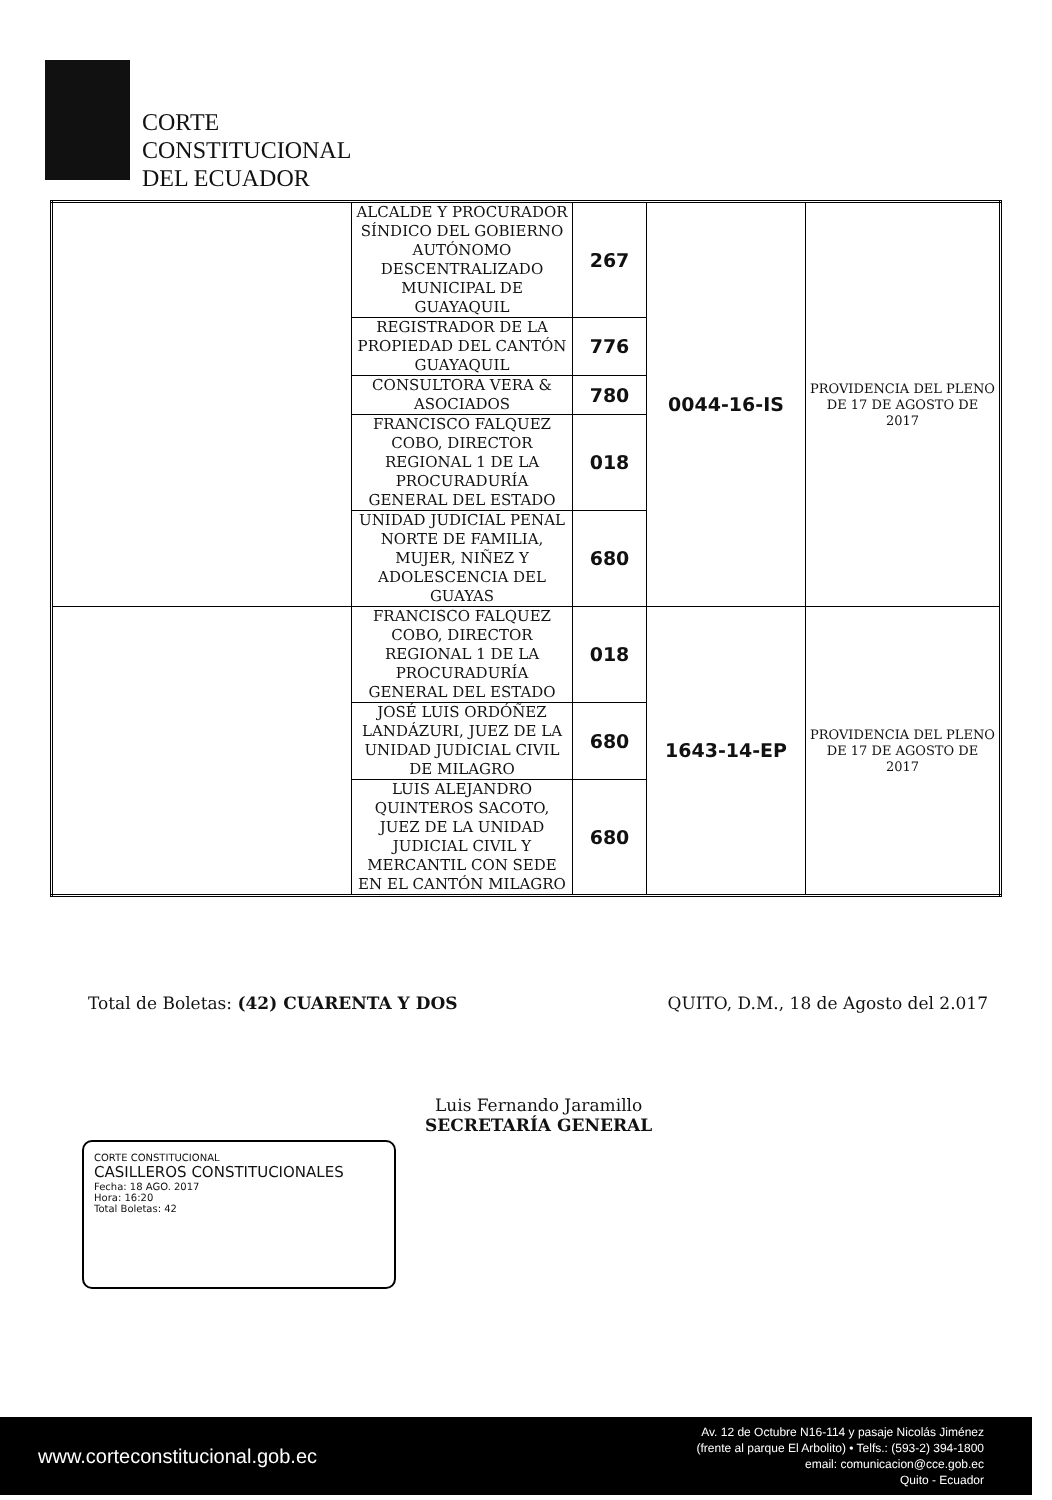CORTE
CONSTITUCIONAL
DEL ECUADOR
| | ALCALDE Y PROCURADOR SÍNDICO DEL GOBIERNO AUTÓNOMO DESCENTRALIZADO MUNICIPAL DE GUAYAQUIL | 267 | 0044-16-IS | PROVIDENCIA DEL PLENO DE 17 DE AGOSTO DE 2017 |
| | REGISTRADOR DE LA PROPIEDAD DEL CANTÓN GUAYAQUIL | 776 | | |
| | CONSULTORA VERA & ASOCIADOS | 780 | | |
| | FRANCISCO FALQUEZ COBO, DIRECTOR REGIONAL 1 DE LA PROCURADURÍA GENERAL DEL ESTADO | 018 | | |
| | UNIDAD JUDICIAL PENAL NORTE DE FAMILIA, MUJER, NIÑEZ Y ADOLESCENCIA DEL GUAYAS | 680 | | |
| | FRANCISCO FALQUEZ COBO, DIRECTOR REGIONAL 1 DE LA PROCURADURÍA GENERAL DEL ESTADO | 018 | 1643-14-EP | PROVIDENCIA DEL PLENO DE 17 DE AGOSTO DE 2017 |
| | JOSÉ LUIS ORDÓÑEZ LANDÁZURI, JUEZ DE LA UNIDAD JUDICIAL CIVIL DE MILAGRO | 680 | | |
| | LUIS ALEJANDRO QUINTEROS SACOTO, JUEZ DE LA UNIDAD JUDICIAL CIVIL Y MERCANTIL CON SEDE EN EL CANTÓN MILAGRO | 680 | | |
Total de Boletas: (42) CUARENTA Y DOS QUITO, D.M., 18 de Agosto del 2.017
Luis Fernando Jaramillo
SECRETARÍA GENERAL
CORTE CONSTITUCIONAL
CASILLEROS CONSTITUCIONALES
Fecha: 18 AGO. 2017
Hora: 16:20
Total Boletas: 42
www.corteconstitucional.gob.ec Av. 12 de Octubre N16-114 y pasaje Nicolás Jiménez
(frente al parque El Arbolito) • Telfs.: (593-2) 394-1800
email: comunicacion@cce.gob.ec
Quito - Ecuador